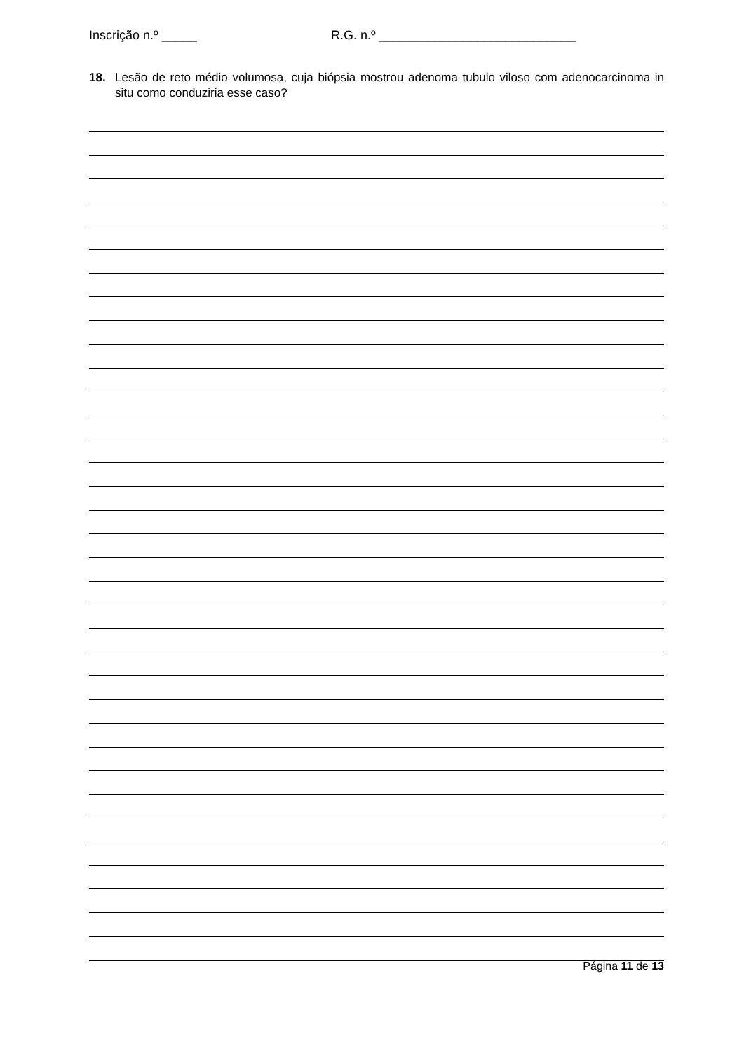Inscrição n.º _____ R.G. n.º ____________________________
18. Lesão de reto médio volumosa, cuja biópsia mostrou adenoma tubulo viloso com adenocarcinoma in situ como conduziria esse caso?
Página 11 de 13